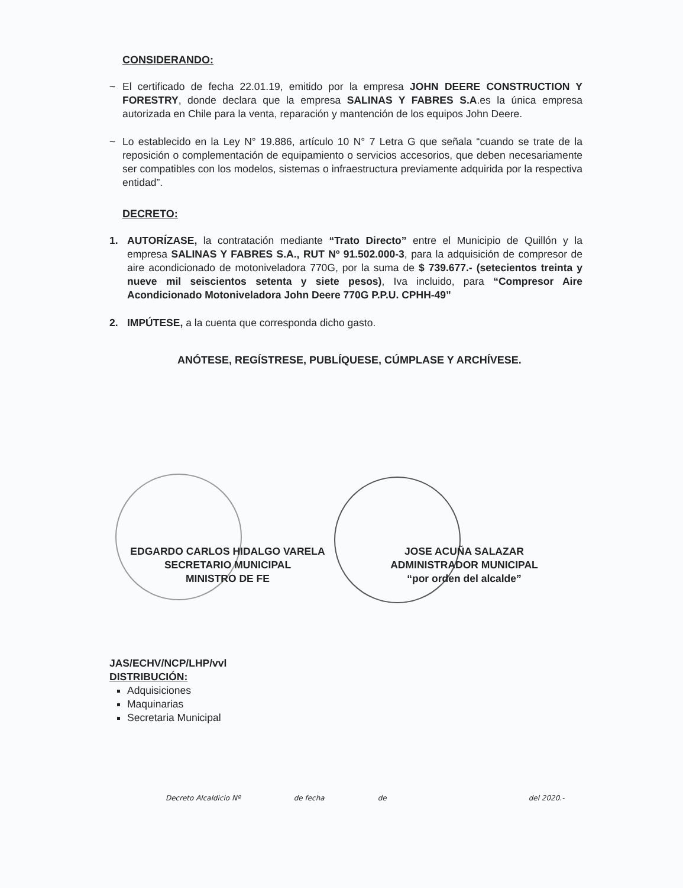CONSIDERANDO:
~ El certificado de fecha 22.01.19, emitido por la empresa JOHN DEERE CONSTRUCTION Y FORESTRY, donde declara que la empresa SALINAS Y FABRES S.A.es la única empresa autorizada en Chile para la venta, reparación y mantención de los equipos John Deere.
~ Lo establecido en la Ley N° 19.886, artículo 10 N° 7 Letra G que señala “cuando se trate de la reposición o complementación de equipamiento o servicios accesorios, que deben necesariamente ser compatibles con los modelos, sistemas o infraestructura previamente adquirida por la respectiva entidad”.
DECRETO:
1. AUTORÍZASE, la contratación mediante “Trato Directo” entre el Municipio de Quillón y la empresa SALINAS Y FABRES S.A., RUT Nº 91.502.000-3, para la adquisición de compresor de aire acondicionado de motoniveladora 770G, por la suma de $ 739.677.- (setecientos treinta y nueve mil seiscientos setenta y siete pesos), Iva incluido, para “Compresor Aire Acondicionado Motoniveladora John Deere 770G P.P.U. CPHH-49”
2. IMPÚTESE, a la cuenta que corresponda dicho gasto.
ANÓTESE, REGÍSTRESE, PUBLÍQUESE, CÚMPLASE Y ARCHÍVESE.
EDGARDO CARLOS HIDALGO VARELA
SECRETARIO MUNICIPAL
MINISTRO DE FE
JOSE ACUÑA SALAZAR
ADMINISTRADOR MUNICIPAL
“por orden del alcalde”
JAS/ECHV/NCP/LHP/vvl
DISTRIBUCIÓN:
Adquisiciones
Maquinarias
Secretaria Municipal
Decreto Alcaldicio Nº de fecha de del 2020.-